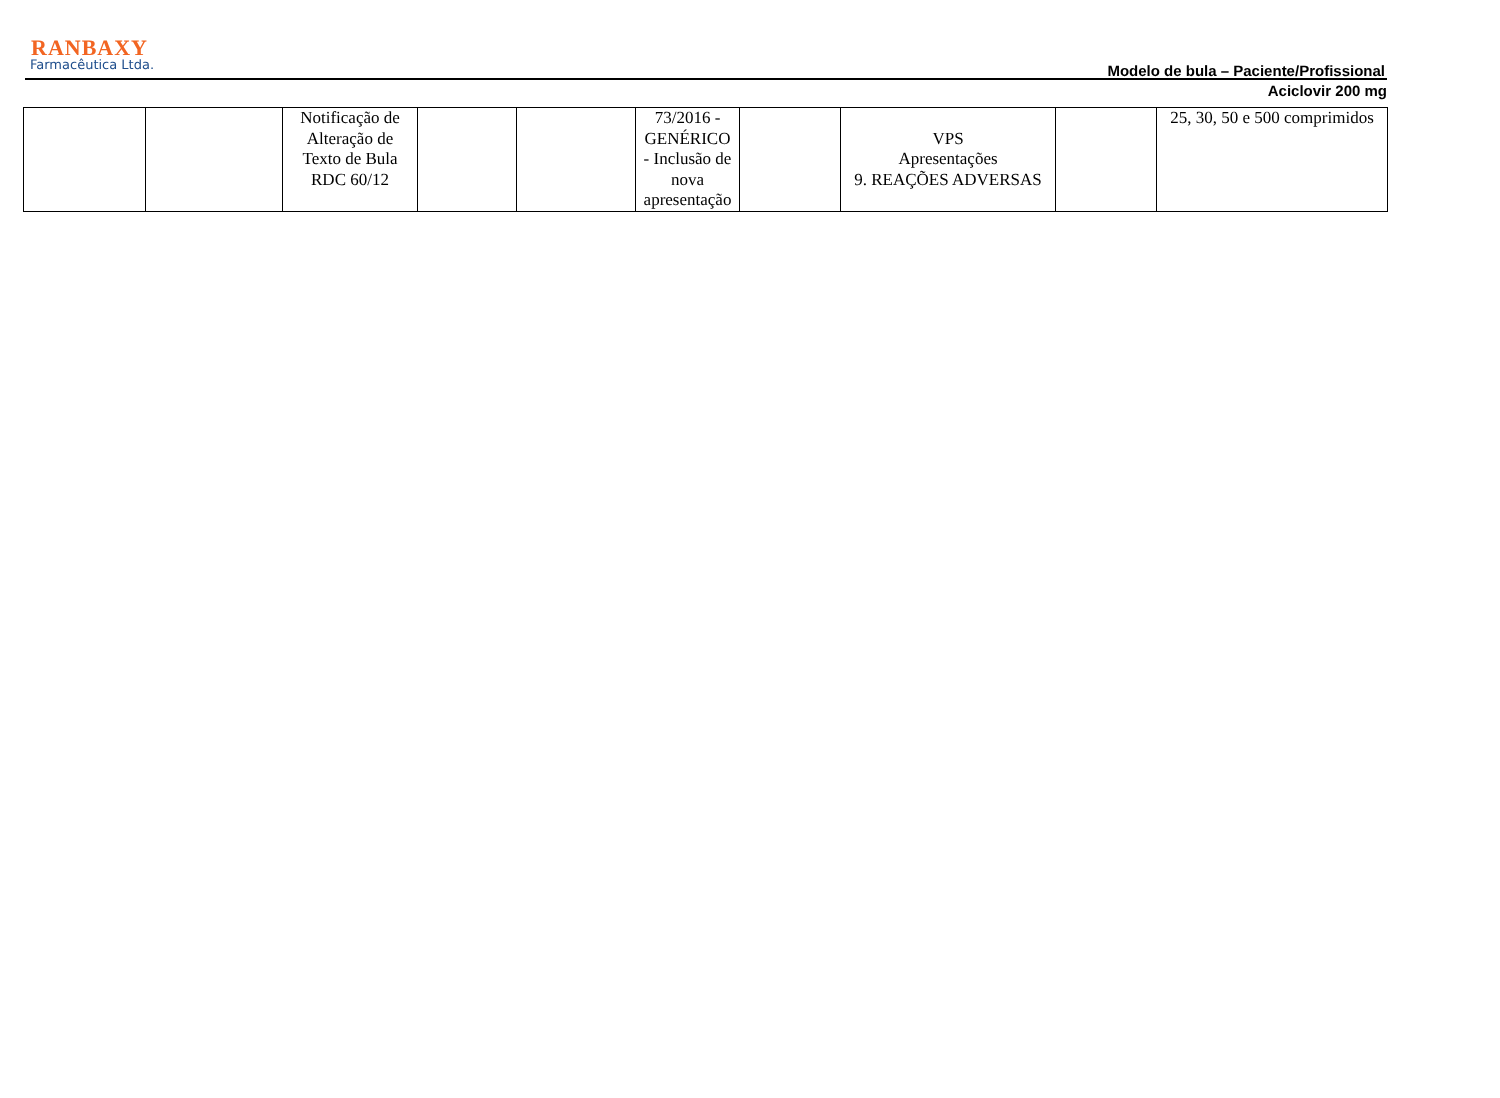RANBAXY
Farmacêutica Ltda.
Modelo de bula – Paciente/Profissional
Aciclovir 200 mg
| | | Notificação de Alteração de Texto de Bula RDC 60/12 | | | 73/2016 - GENÉRICO - Inclusão de nova apresentação | | VPS Apresentações 9. REAÇÕES ADVERSAS | | 25, 30, 50 e 500 comprimidos |